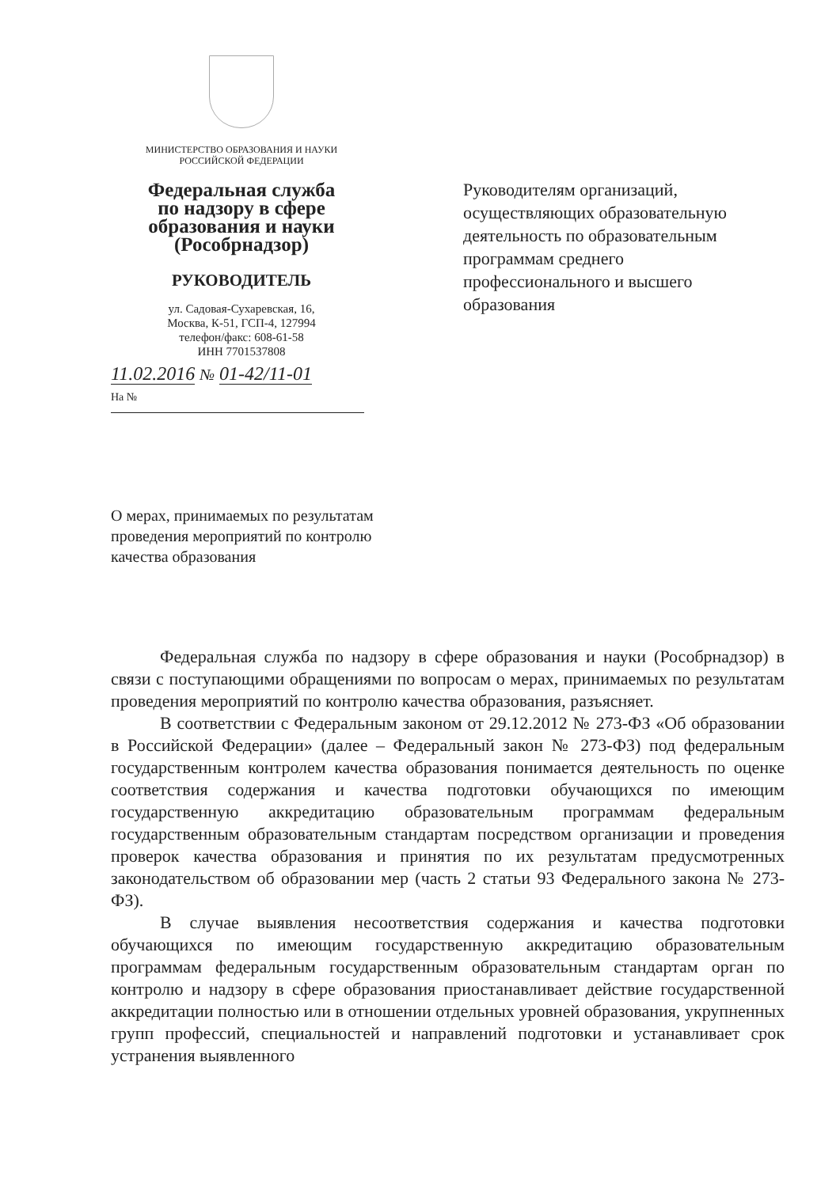МИНИСТЕРСТВО ОБРАЗОВАНИЯ И НАУКИ
РОССИЙСКОЙ ФЕДЕРАЦИИ
Федеральная служба
по надзору в сфере
образования и науки
(Рособрнадзор)
РУКОВОДИТЕЛЬ
ул. Садовая-Сухаревская, 16,
Москва, К-51, ГСП-4, 127994
телефон/факс: 608-61-58
ИНН 7701537808
11.02.2016 № 01-42/11-01
На №
Руководителям организаций,
осуществляющих образовательную
деятельность по образовательным
программам среднего
профессионального и высшего
образования
О мерах, принимаемых по результатам проведения мероприятий по контролю качества образования
Федеральная служба по надзору в сфере образования и науки (Рособрнадзор) в связи с поступающими обращениями по вопросам о мерах, принимаемых по результатам проведения мероприятий по контролю качества образования, разъясняет.
В соответствии с Федеральным законом от 29.12.2012 № 273-ФЗ «Об образовании в Российской Федерации» (далее – Федеральный закон № 273-ФЗ) под федеральным государственным контролем качества образования понимается деятельность по оценке соответствия содержания и качества подготовки обучающихся по имеющим государственную аккредитацию образовательным программам федеральным государственным образовательным стандартам посредством организации и проведения проверок качества образования и принятия по их результатам предусмотренных законодательством об образовании мер (часть 2 статьи 93 Федерального закона № 273-ФЗ).
В случае выявления несоответствия содержания и качества подготовки обучающихся по имеющим государственную аккредитацию образовательным программам федеральным государственным образовательным стандартам орган по контролю и надзору в сфере образования приостанавливает действие государственной аккредитации полностью или в отношении отдельных уровней образования, укрупненных групп профессий, специальностей и направлений подготовки и устанавливает срок устранения выявленного